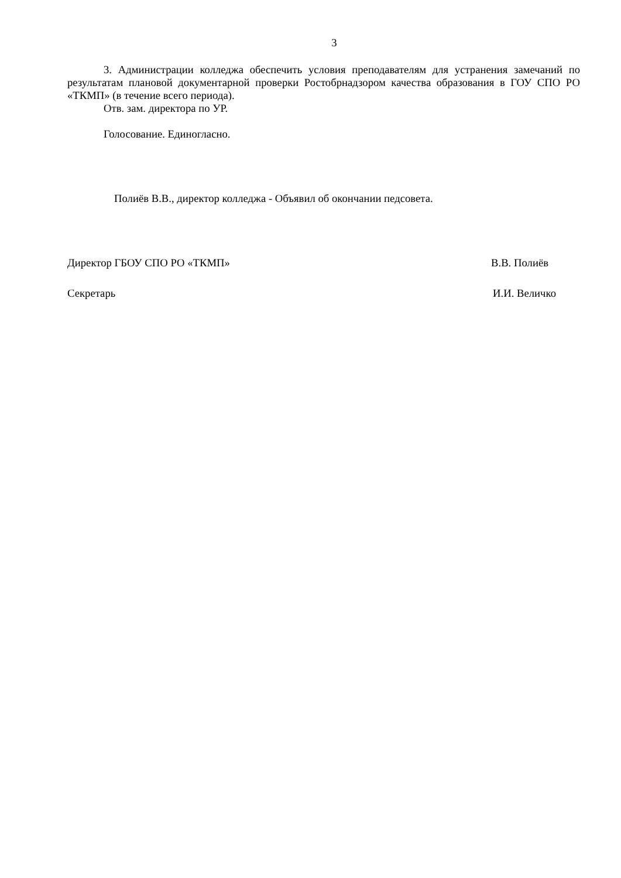3
3. Администрации колледжа обеспечить условия преподавателям для устранения замечаний по результатам плановой документарной проверки Ростобрнадзором качества образования в ГОУ СПО РО «ТКМП» (в течение всего периода).
Отв. зам. директора по УР.
Голосование. Единогласно.
Полиёв В.В., директор колледжа - Объявил об окончании педсовета.
Директор ГБОУ СПО РО «ТКМП» В.В. Полиёв
Секретарь И.И. Величко